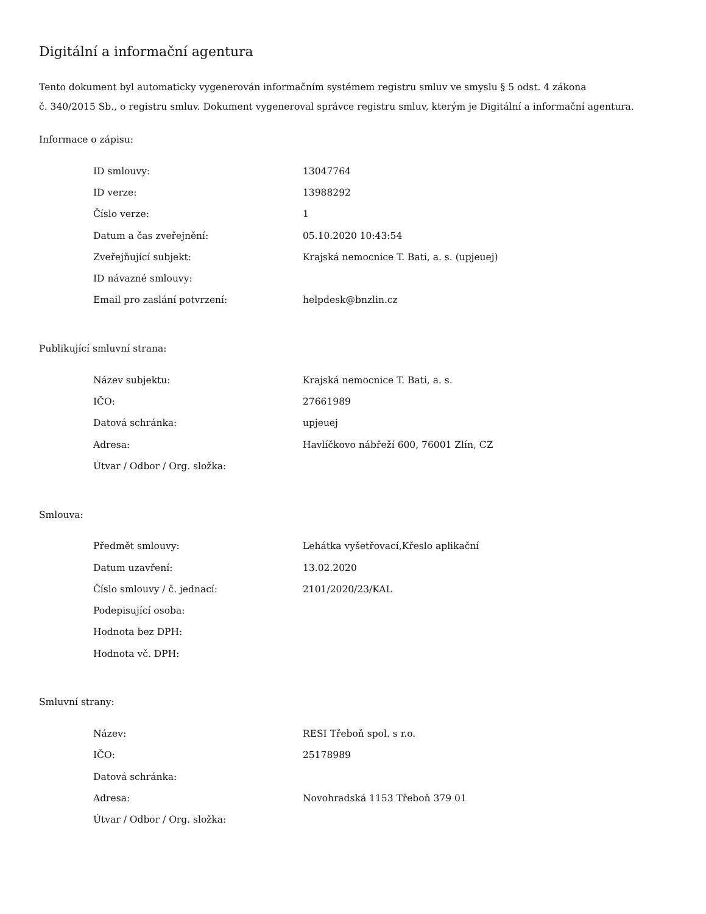Digitální a informační agentura
Tento dokument byl automaticky vygenerován informačním systémem registru smluv ve smyslu § 5 odst. 4 zákona
č. 340/2015 Sb., o registru smluv. Dokument vygeneroval správce registru smluv, kterým je Digitální a informační agentura.
Informace o zápisu:
| ID smlouvy: | 13047764 |
| ID verze: | 13988292 |
| Číslo verze: | 1 |
| Datum a čas zveřejnění: | 05.10.2020 10:43:54 |
| Zveřejňující subjekt: | Krajská nemocnice T. Bati, a. s. (upjeuej) |
| ID návazné smlouvy: | |
| Email pro zaslání potvrzení: | helpdesk@bnzlin.cz |
Publikující smluvní strana:
| Název subjektu: | Krajská nemocnice T. Bati, a. s. |
| IČO: | 27661989 |
| Datová schránka: | upjeuej |
| Adresa: | Havlíčkovo nábřeží 600, 76001 Zlín, CZ |
| Útvar / Odbor / Org. složka: | |
Smlouva:
| Předmět smlouvy: | Lehátka vyšetřovací,Křeslo aplikační |
| Datum uzavření: | 13.02.2020 |
| Číslo smlouvy / č. jednací: | 2101/2020/23/KAL |
| Podepisující osoba: | |
| Hodnota bez DPH: | |
| Hodnota vč. DPH: | |
Smluvní strany:
| Název: | RESI Třeboň spol. s r.o. |
| IČO: | 25178989 |
| Datová schránka: | |
| Adresa: | Novohradská 1153 Třeboň 379 01 |
| Útvar / Odbor / Org. složka: | |